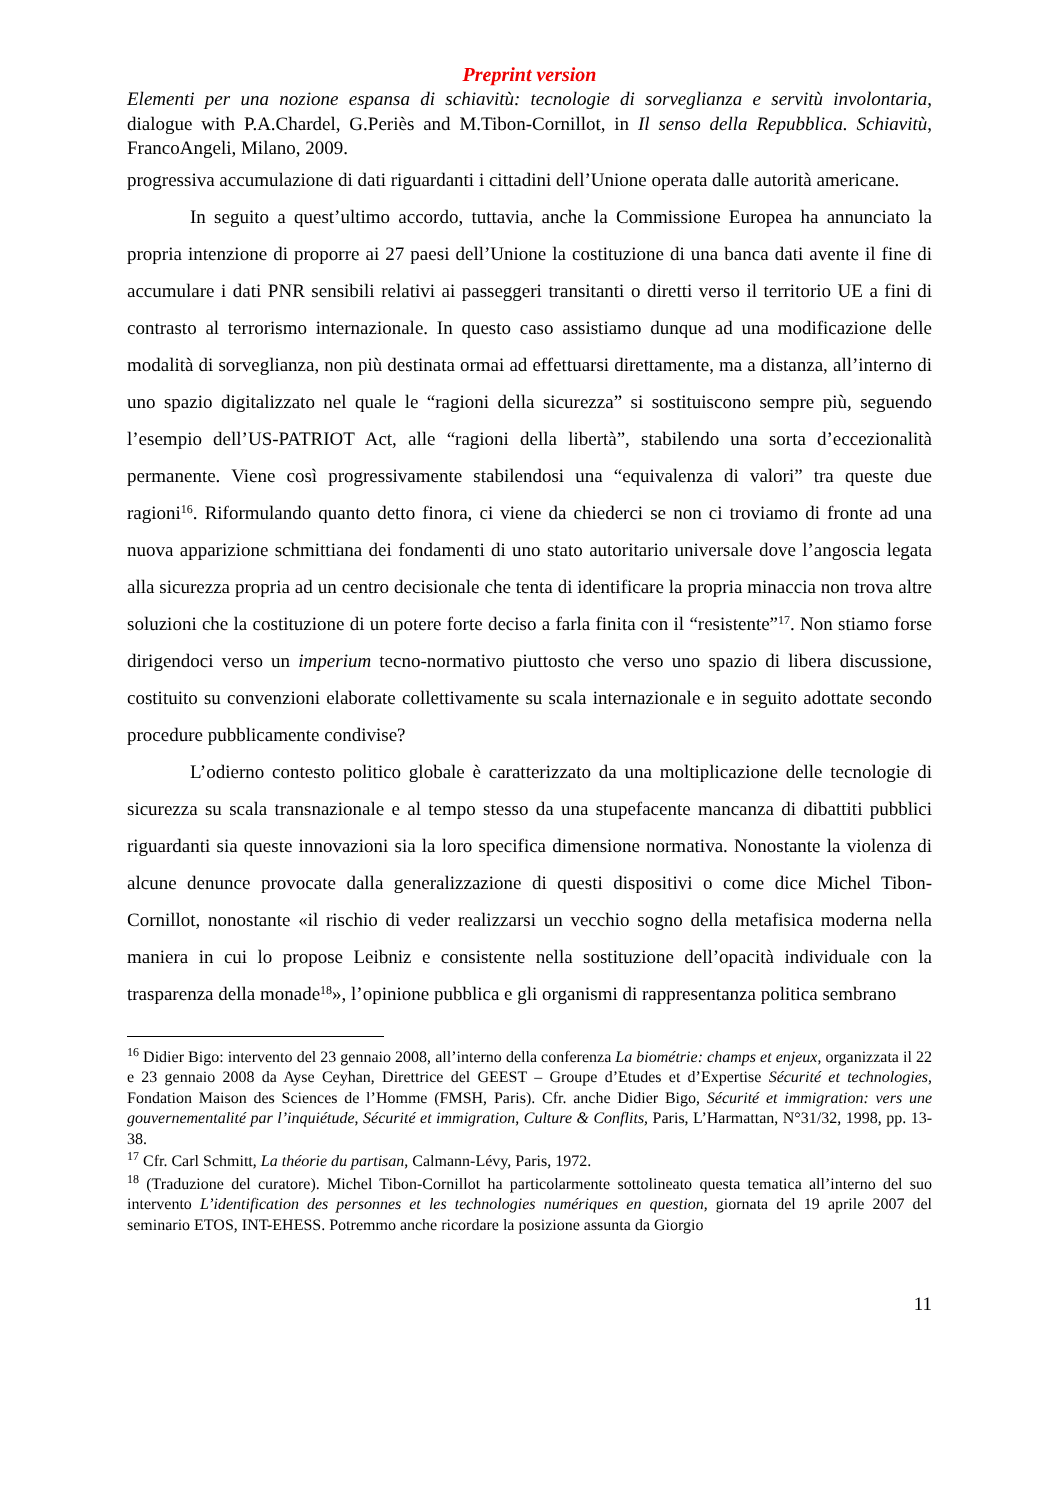Preprint version
Elementi per una nozione espansa di schiavitù: tecnologie di sorveglianza e servitù involontaria, dialogue with P.A.Chardel, G.Periès and M.Tibon-Cornillot, in Il senso della Repubblica. Schiavitù, FrancoAngeli, Milano, 2009.
progressiva accumulazione di dati riguardanti i cittadini dell’Unione operata dalle autorità americane.
In seguito a quest’ultimo accordo, tuttavia, anche la Commissione Europea ha annunciato la propria intenzione di proporre ai 27 paesi dell’Unione la costituzione di una banca dati avente il fine di accumulare i dati PNR sensibili relativi ai passeggeri transitanti o diretti verso il territorio UE a fini di contrasto al terrorismo internazionale. In questo caso assistiamo dunque ad una modificazione delle modalità di sorveglianza, non più destinata ormai ad effettuarsi direttamente, ma a distanza, all’interno di uno spazio digitalizzato nel quale le “ragioni della sicurezza” si sostituiscono sempre più, seguendo l’esempio dell’US-PATRIOT Act, alle “ragioni della libertà”, stabilendo una sorta d’eccezionalità permanente. Viene così progressivamente stabilendosi una “equivalenza di valori” tra queste due ragioni<sup>16</sup>. Riformulando quanto detto finora, ci viene da chiederci se non ci troviamo di fronte ad una nuova apparizione schmittiana dei fondamenti di uno stato autoritario universale dove l’angoscia legata alla sicurezza propria ad un centro decisionale che tenta di identificare la propria minaccia non trova altre soluzioni che la costituzione di un potere forte deciso a farla finita con il “resistente”<sup>17</sup>. Non stiamo forse dirigendoci verso un imperium tecno-normativo piuttosto che verso uno spazio di libera discussione, costituito su convenzioni elaborate collettivamente su scala internazionale e in seguito adottate secondo procedure pubblicamente condivise?
L’odierno contesto politico globale è caratterizzato da una moltiplicazione delle tecnologie di sicurezza su scala transnazionale e al tempo stesso da una stupefacente mancanza di dibattiti pubblici riguardanti sia queste innovazioni sia la loro specifica dimensione normativa. Nonostante la violenza di alcune denunce provocate dalla generalizzazione di questi dispositivi o come dice Michel Tibon-Cornillot, nonostante «il rischio di veder realizzarsi un vecchio sogno della metafisica moderna nella maniera in cui lo propose Leibniz e consistente nella sostituzione dell’opacità individuale con la trasparenza della monade<sup>18</sup>», l’opinione pubblica e gli organismi di rappresentanza politica sembrano
<sup>16</sup> Didier Bigo: intervento del 23 gennaio 2008, all’interno della conferenza La biométrie: champs et enjeux, organizzata il 22 e 23 gennaio 2008 da Ayse Ceyhan, Direttrice del GEEST – Groupe d’Etudes et d’Expertise Sécurité et technologies, Fondation Maison des Sciences de l’Homme (FMSH, Paris). Cfr. anche Didier Bigo, Sécurité et immigration: vers une gouvernementalité par l’inquiétude, Sécurité et immigration, Culture & Conflits, Paris, L’Harmattan, N°31/32, 1998, pp. 13-38.
<sup>17</sup> Cfr. Carl Schmitt, La théorie du partisan, Calmann-Lévy, Paris, 1972.
<sup>18</sup> (Traduzione del curatore). Michel Tibon-Cornillot ha particolarmente sottolineato questa tematica all’interno del suo intervento L’identification des personnes et les technologies numériques en question, giornata del 19 aprile 2007 del seminario ETOS, INT-EHESS. Potremmo anche ricordare la posizione assunta da Giorgio
11